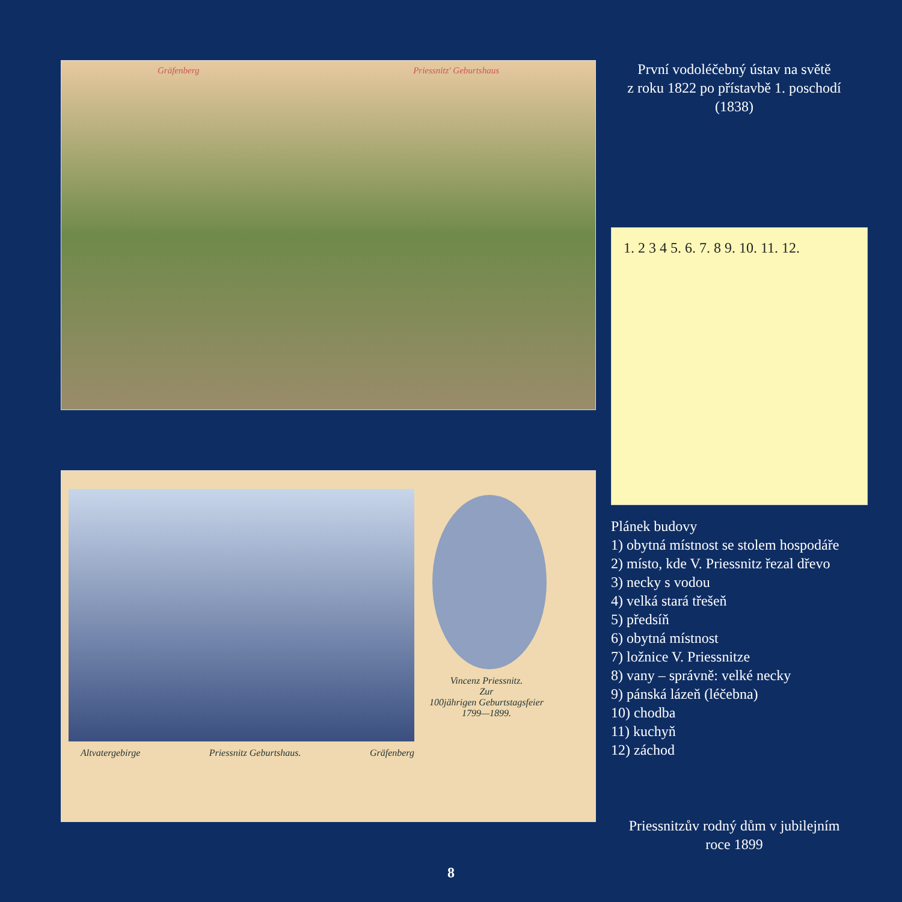Gräfenberg Priessnitz' Geburtshaus
Altvatergebirge Priessnitz Geburtshaus. Gräfenberg
Vincenz Priessnitz.
Zur
100jährigen Geburtstagsfeier
1799—1899.
První vodoléčebný ústav na světě
z roku 1822 po přístavbě 1. poschodí
(1838)
1. 2 3 4 5. 6. 7. 8 9. 10. 11. 12.
Plánek budovy
1) obytná místnost se stolem hospodáře
2) místo, kde V. Priessnitz řezal dřevo
3) necky s vodou
4) velká stará třešeň
5) předsíň
6) obytná místnost
7) ložnice V. Priessnitze
8) vany – správně: velké necky
9) pánská lázeň (léčebna)
10) chodba
11) kuchyň
12) záchod
Priessnitzův rodný dům v jubilejním
roce 1899
8